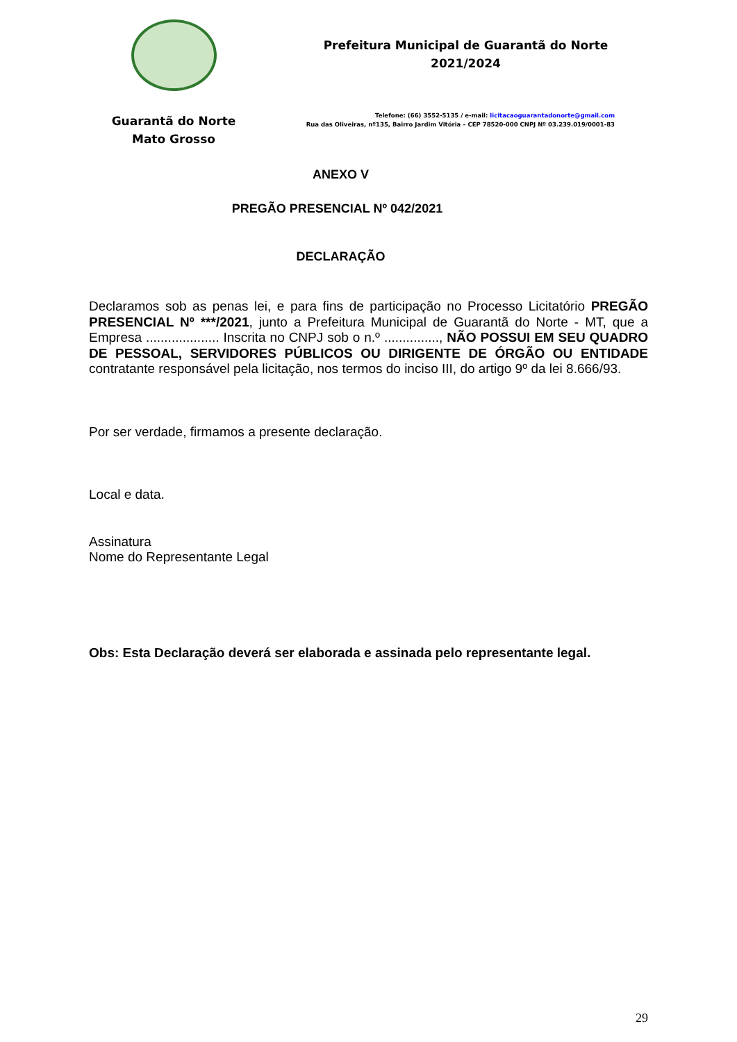Guarantã do Norte
Mato Grosso
Prefeitura Municipal de Guarantã do Norte
2021/2024
Telefone: (66) 3552-5135 / e-mail: licitacaoguarantadonorte@gmail.com
Rua das Oliveiras, nº135, Bairro Jardim Vitória – CEP 78520-000 CNPJ Nº 03.239.019/0001-83
ANEXO V
PREGÃO PRESENCIAL Nº 042/2021
DECLARAÇÃO
Declaramos sob as penas lei, e para fins de participação no Processo Licitatório PREGÃO PRESENCIAL Nº ***/2021, junto a Prefeitura Municipal de Guarantã do Norte - MT, que a Empresa .................... Inscrita no CNPJ sob o n.º ..............., NÃO POSSUI EM SEU QUADRO DE PESSOAL, SERVIDORES PÚBLICOS OU DIRIGENTE DE ÓRGÃO OU ENTIDADE contratante responsável pela licitação, nos termos do inciso III, do artigo 9º da lei 8.666/93.
Por ser verdade, firmamos a presente declaração.
Local e data.
Assinatura
Nome do Representante Legal
Obs: Esta Declaração deverá ser elaborada e assinada pelo representante legal.
29